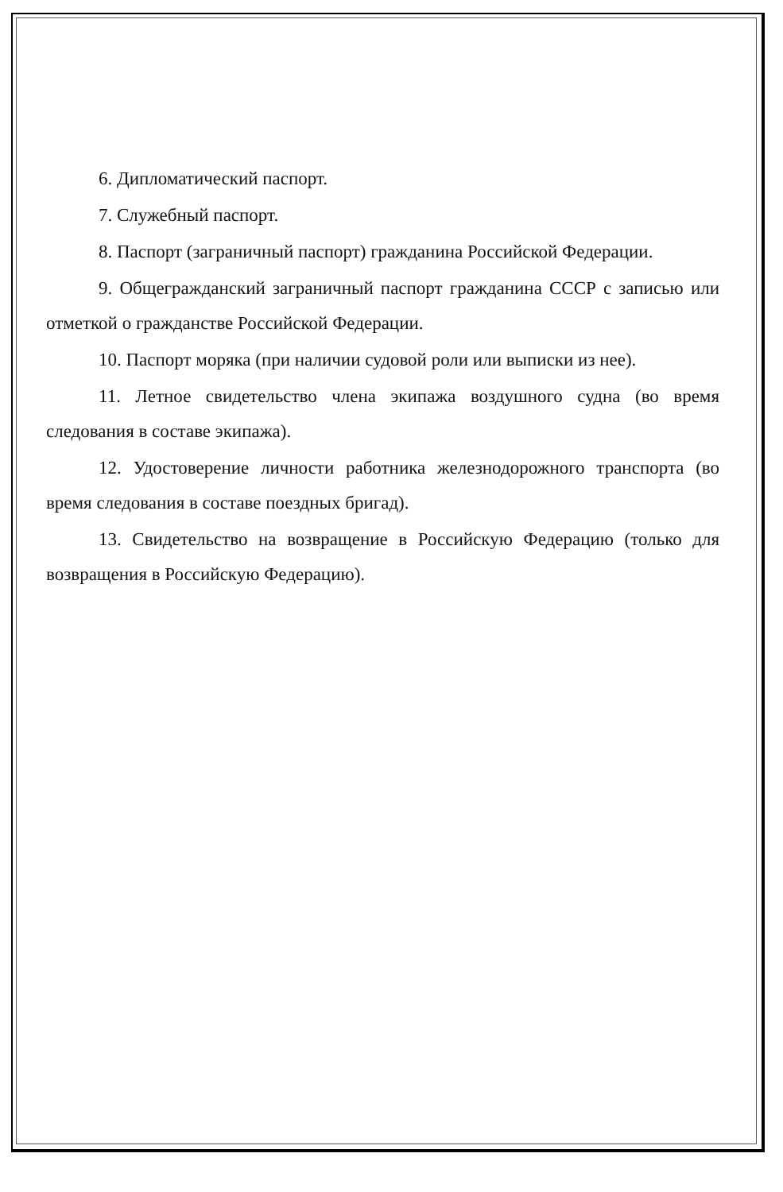6. Дипломатический паспорт.
7. Служебный паспорт.
8. Паспорт (заграничный паспорт) гражданина Российской Федерации.
9. Общегражданский заграничный паспорт гражданина СССР с записью или отметкой о гражданстве Российской Федерации.
10. Паспорт моряка (при наличии судовой роли или выписки из нее).
11. Летное свидетельство члена экипажа воздушного судна (во время следования в составе экипажа).
12. Удостоверение личности работника железнодорожного транспорта (во время следования в составе поездных бригад).
13. Свидетельство на возвращение в Российскую Федерацию (только для возвращения в Российскую Федерацию).